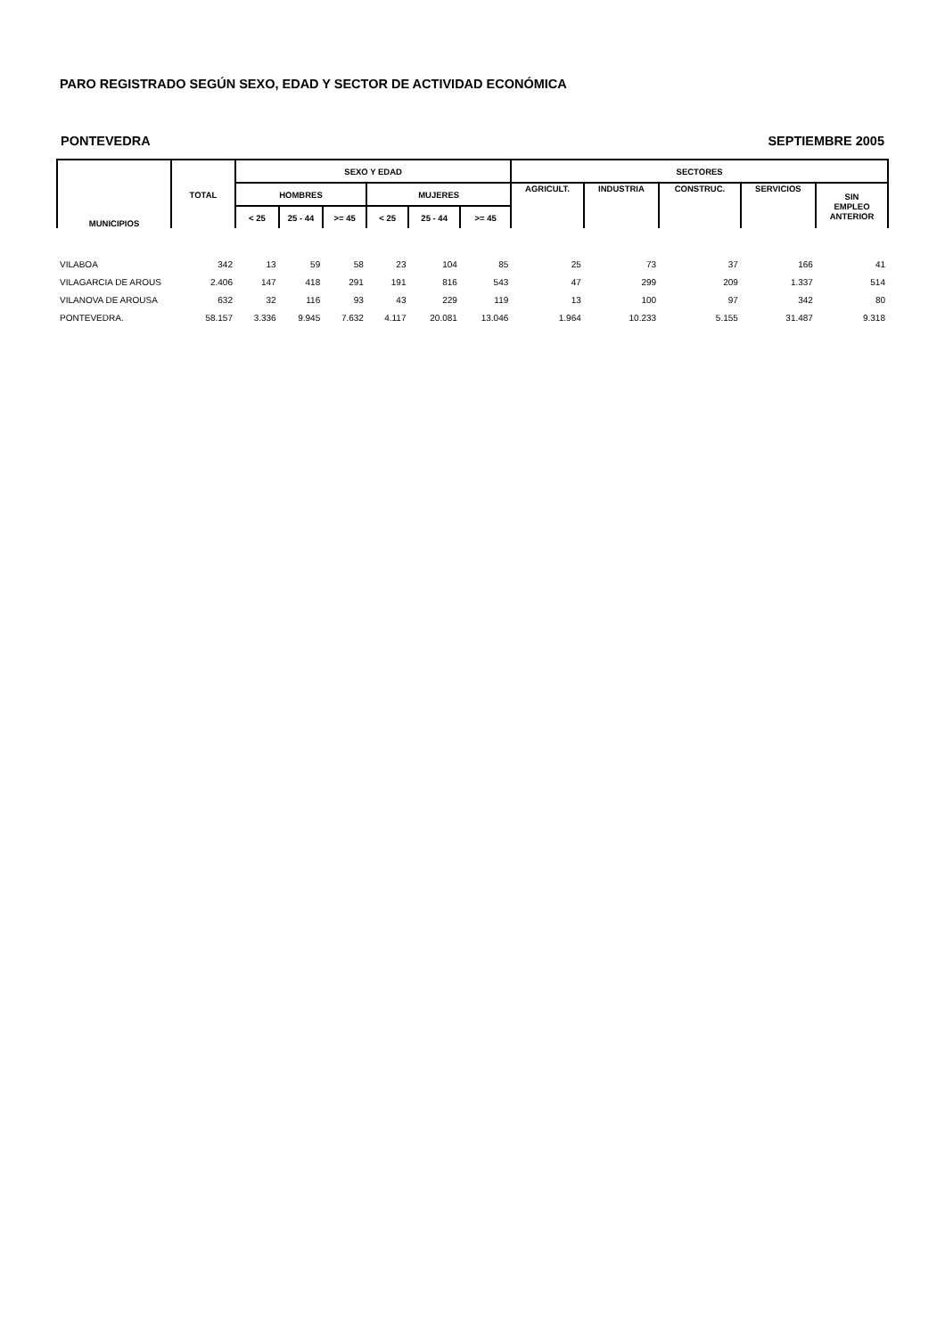PARO REGISTRADO SEGÚN SEXO, EDAD Y SECTOR DE ACTIVIDAD ECONÓMICA
PONTEVEDRA SEPTIEMBRE 2005
| MUNICIPIOS | TOTAL | SEXO Y EDAD | | | | | | SECTORES | | | | |
| --- | --- | --- | --- | --- | --- | --- | --- | --- | --- | --- | --- | --- |
| | | HOMBRES | | | MUJERES | | | AGRICULT. | INDUSTRIA | CONSTRUC. | SERVICIOS | SIN EMPLEO ANTERIOR |
| | | < 25 | 25 - 44 | >= 45 | < 25 | 25 - 44 | >= 45 | | | | | |
| VILABOA | 342 | 13 | 59 | 58 | 23 | 104 | 85 | 25 | 73 | 37 | 166 | 41 |
| VILAGARCIA DE AROUS | 2.406 | 147 | 418 | 291 | 191 | 816 | 543 | 47 | 299 | 209 | 1.337 | 514 |
| VILANOVA DE AROUSA | 632 | 32 | 116 | 93 | 43 | 229 | 119 | 13 | 100 | 97 | 342 | 80 |
| PONTEVEDRA. | 58.157 | 3.336 | 9.945 | 7.632 | 4.117 | 20.081 | 13.046 | 1.964 | 10.233 | 5.155 | 31.487 | 9.318 |